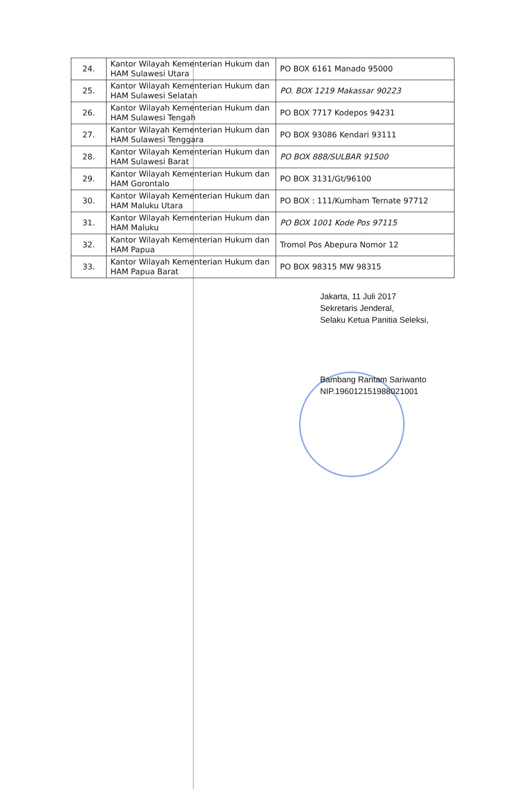| 24. | Kantor Wilayah Kementerian Hukum dan HAM Sulawesi Utara | PO BOX 6161 Manado 95000 |
| 25. | Kantor Wilayah Kementerian Hukum dan HAM Sulawesi Selatan | PO. BOX 1219 Makassar 90223 |
| 26. | Kantor Wilayah Kementerian Hukum dan HAM Sulawesi Tengah | PO BOX 7717 Kodepos 94231 |
| 27. | Kantor Wilayah Kementerian Hukum dan HAM Sulawesi Tenggara | PO BOX 93086 Kendari 93111 |
| 28. | Kantor Wilayah Kementerian Hukum dan HAM Sulawesi Barat | PO BOX 888/SULBAR 91500 |
| 29. | Kantor Wilayah Kementerian Hukum dan HAM Gorontalo | PO BOX 3131/Gt/96100 |
| 30. | Kantor Wilayah Kementerian Hukum dan HAM Maluku Utara | PO BOX : 111/Kumham Ternate 97712 |
| 31. | Kantor Wilayah Kementerian Hukum dan HAM Maluku | PO BOX 1001 Kode Pos 97115 |
| 32. | Kantor Wilayah Kementerian Hukum dan HAM Papua | Tromol Pos Abepura Nomor 12 |
| 33. | Kantor Wilayah Kementerian Hukum dan HAM Papua Barat | PO BOX 98315 MW 98315 |
Jakarta, 11 Juli 2017
Sekretaris Jenderal,
Selaku Ketua Panitia Seleksi,
Bambang Rantam Sariwanto
NIP.196012151988021001